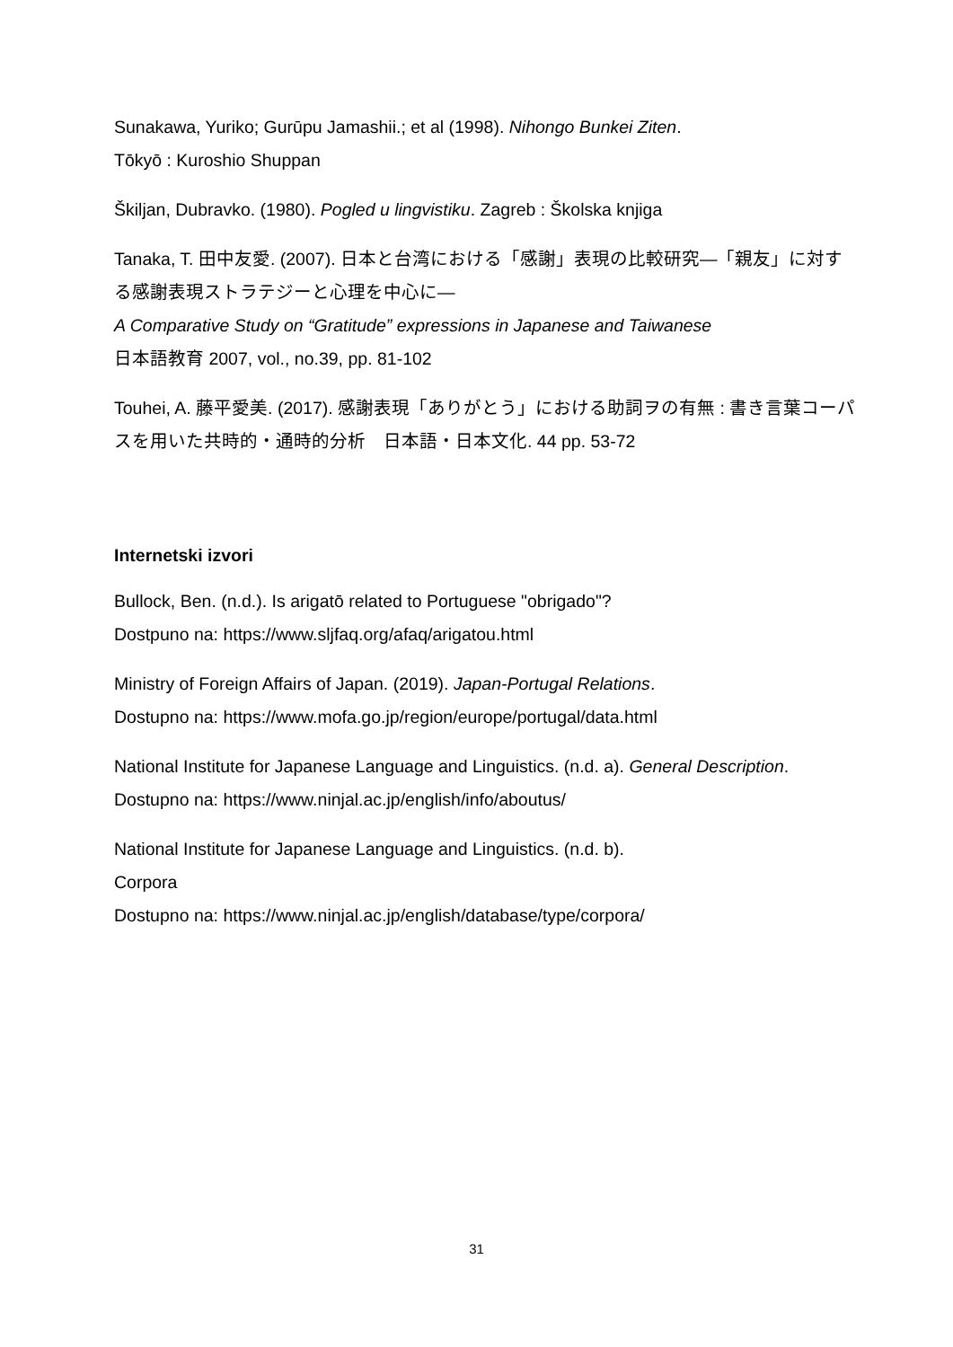Sunakawa, Yuriko; Gurūpu Jamashii.; et al (1998). Nihongo Bunkei Ziten.
Tōkyō : Kuroshio Shuppan
Škiljan, Dubravko. (1980). Pogled u lingvistiku. Zagreb : Školska knjiga
Tanaka, T. 田中友愛. (2007). 日本と台湾における「感謝」表現の比較研究—「親友」に対する感謝表現ストラテジーと心理を中心に—
A Comparative Study on “Gratitude” expressions in Japanese and Taiwanese
日本語教育 2007, vol., no.39, pp. 81-102
Touhei, A. 藤平愛美. (2017). 感謝表現「ありがとう」における助詞ヲの有無 : 書き言葉コーパスを用いた共時的・通時的分析　日本語・日本文化. 44 pp. 53-72
Internetski izvori
Bullock, Ben. (n.d.). Is arigatō related to Portuguese "obrigado"?
Dostpuno na: https://www.sljfaq.org/afaq/arigatou.html
Ministry of Foreign Affairs of Japan. (2019). Japan-Portugal Relations.
Dostupno na: https://www.mofa.go.jp/region/europe/portugal/data.html
National Institute for Japanese Language and Linguistics. (n.d. a). General Description.
Dostupno na: https://www.ninjal.ac.jp/english/info/aboutus/
National Institute for Japanese Language and Linguistics. (n.d. b).
Corpora
Dostupno na: https://www.ninjal.ac.jp/english/database/type/corpora/
31